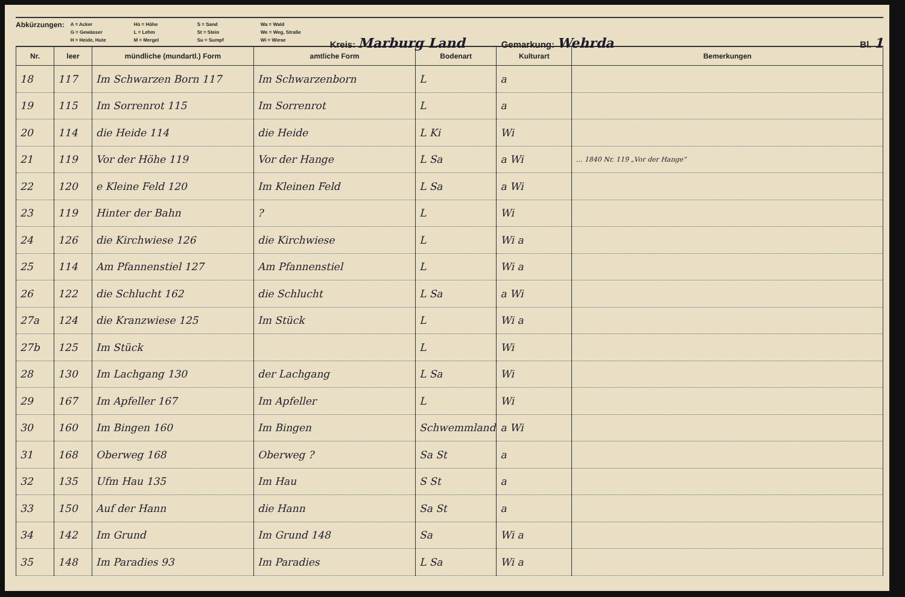Abkürzungen:
A = Acker
Hö = Höhe
S = Sand
Wa = Wald
G = Gewässer
L = Lehm
St = Stein
We = Weg, Straße
H = Heide, Hute
M = Mergel
Su = Sumpf
Wi = Wiese
Kreis: Marburg Land
Gemarkung: Wehrda
Bl. 1
| Nr. | leer | mündliche (mundartl.) Form | amtliche Form | Bodenart | Kulturart | Bemerkungen |
| --- | --- | --- | --- | --- | --- | --- |
| 18 | 117 | Im Schwarzen Born 117 | Im Schwarzenborn | L | a | |
| 19 | 115 | Im Sorrenrot 115 | Im Sorrenrot | L | a | |
| 20 | 114 | die Heide 114 | die Heide | L Ki | Wi | |
| 21 | 119 | Vor der Höhe 119 | Vor der Hange | L Sa | a Wi | … 1840 Nr. 119 „Vor der Hange“ |
| 22 | 120 | e Kleine Feld 120 | Im Kleinen Feld | L Sa | a Wi | |
| 23 | 119 | Hinter der Bahn | ? | L | Wi | |
| 24 | 126 | die Kirchwiese 126 | die Kirchwiese | L | Wi a | |
| 25 | 114 | Am Pfannenstiel 127 | Am Pfannenstiel | L | Wi a | |
| 26 | 122 | die Schlucht 162 | die Schlucht | L Sa | a Wi | |
| 27a | 124 | die Kranzwiese 125 | Im Stück | L | Wi a | |
| 27b | 125 | Im Stück | | L | Wi | |
| 28 | 130 | Im Lachgang 130 | der Lachgang | L Sa | Wi | |
| 29 | 167 | Im Apfeller 167 | Im Apfeller | L | Wi | |
| 30 | 160 | Im Bingen 160 | Im Bingen | Schwemmland | a Wi | |
| 31 | 168 | Oberweg 168 | Oberweg ? | Sa St | a | |
| 32 | 135 | Ufm Hau 135 | Im Hau | S St | a | |
| 33 | 150 | Auf der Hann | die Hann | Sa St | a | |
| 34 | 142 | Im Grund | Im Grund 148 | Sa | Wi a | |
| 35 | 148 | Im Paradies 93 | Im Paradies | L Sa | Wi a | |